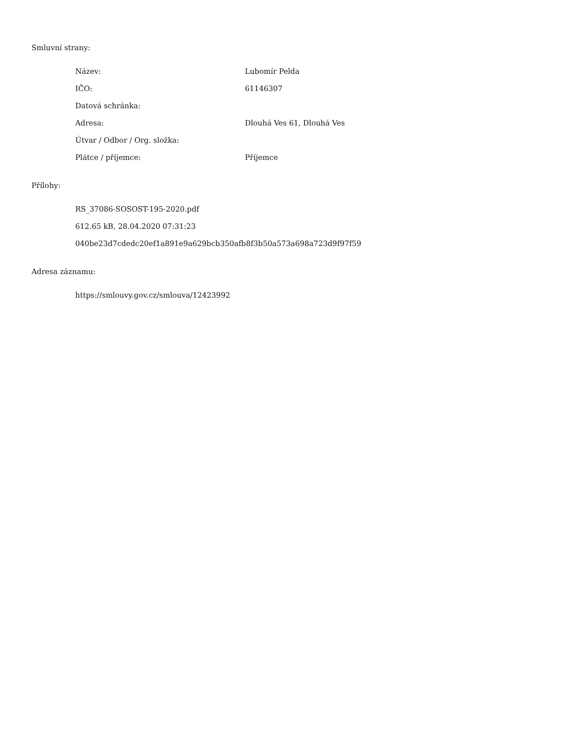Smluvní strany:
| Název: | Lubomír Pelda |
| IČO: | 61146307 |
| Datová schránka: | |
| Adresa: | Dlouhá Ves 61, Dlouhá Ves |
| Útvar / Odbor / Org. složka: | |
| Plátce / příjemce: | Příjemce |
Přílohy:
RS_37086-SOSOST-195-2020.pdf
612.65 kB, 28.04.2020 07:31:23
040be23d7cdedc20ef1a891e9a629bcb350afb8f3b50a573a698a723d9f97f59
Adresa záznamu:
https://smlouvy.gov.cz/smlouva/12423992